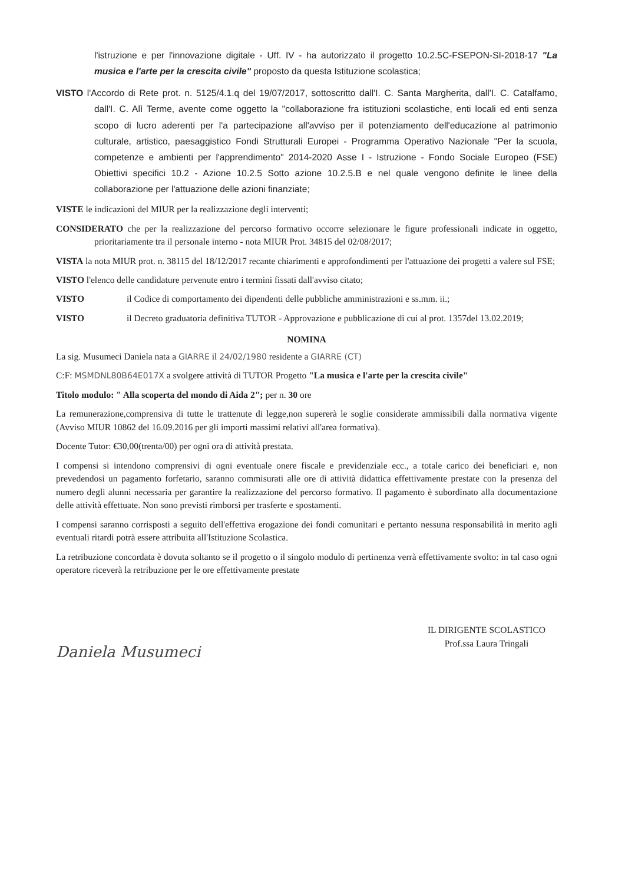l'istruzione e per l'innovazione digitale - Uff. IV - ha autorizzato il progetto 10.2.5C-FSEPON-SI-2018-17 "La musica e l'arte per la crescita civile" proposto da questa Istituzione scolastica;
VISTO l'Accordo di Rete prot. n. 5125/4.1.q del 19/07/2017, sottoscritto dall'I. C. Santa Margherita, dall'I. C. Catalfamo, dall'I. C. Alì Terme, avente come oggetto la "collaborazione fra istituzioni scolastiche, enti locali ed enti senza scopo di lucro aderenti per l'a partecipazione all'avviso per il potenziamento dell'educazione al patrimonio culturale, artistico, paesaggistico Fondi Strutturali Europei - Programma Operativo Nazionale "Per la scuola, competenze e ambienti per l'apprendimento" 2014-2020 Asse I - Istruzione - Fondo Sociale Europeo (FSE) Obiettivi specifici 10.2 - Azione 10.2.5 Sotto azione 10.2.5.B e nel quale vengono definite le linee della collaborazione per l'attuazione delle azioni finanziate;
VISTE le indicazioni del MIUR per la realizzazione degli interventi;
CONSIDERATO che per la realizzazione del percorso formativo occorre selezionare le figure professionali indicate in oggetto, prioritariamente tra il personale interno - nota MIUR Prot. 34815 del 02/08/2017;
VISTA la nota MIUR prot. n. 38115 del 18/12/2017 recante chiarimenti e approfondimenti per l'attuazione dei progetti a valere sul FSE;
VISTO l'elenco delle candidature pervenute entro i termini fissati dall'avviso citato;
VISTO il Codice di comportamento dei dipendenti delle pubbliche amministrazioni e ss.mm. ii.;
VISTO il Decreto graduatoria definitiva TUTOR - Approvazione e pubblicazione di cui al prot. 1357del 13.02.2019;
NOMINA
La sig. Musumeci Daniela nata a GIARRE il 24/02/1980 residente a GIARRE (CT)
C:F: MSMDNL80B64E017X a svolgere attività di TUTOR Progetto "La musica e l'arte per la crescita civile"
Titolo modulo: " Alla scoperta del mondo di Aida 2"; per n. 30 ore
La remunerazione,comprensiva di tutte le trattenute di legge,non supererà le soglie considerate ammissibili dalla normativa vigente (Avviso MIUR 10862 del 16.09.2016 per gli importi massimi relativi all'area formativa).
Docente Tutor: €30,00(trenta/00) per ogni ora di attività prestata.
I compensi si intendono comprensivi di ogni eventuale onere fiscale e previdenziale ecc., a totale carico dei beneficiari e, non prevedendosi un pagamento forfetario, saranno commisurati alle ore di attività didattica effettivamente prestate con la presenza del numero degli alunni necessaria per garantire la realizzazione del percorso formativo. Il pagamento è subordinato alla documentazione delle attività effettuate. Non sono previsti rimborsi per trasferte e spostamenti.
I compensi saranno corrisposti a seguito dell'effettiva erogazione dei fondi comunitari e pertanto nessuna responsabilità in merito agli eventuali ritardi potrà essere attribuita all'Istituzione Scolastica.
La retribuzione concordata è dovuta soltanto se il progetto o il singolo modulo di pertinenza verrà effettivamente svolto: in tal caso ogni operatore riceverà la retribuzione per le ore effettivamente prestate
Daniela Musumeci
IL DIRIGENTE SCOLASTICO
Prof.ssa Laura Tringali